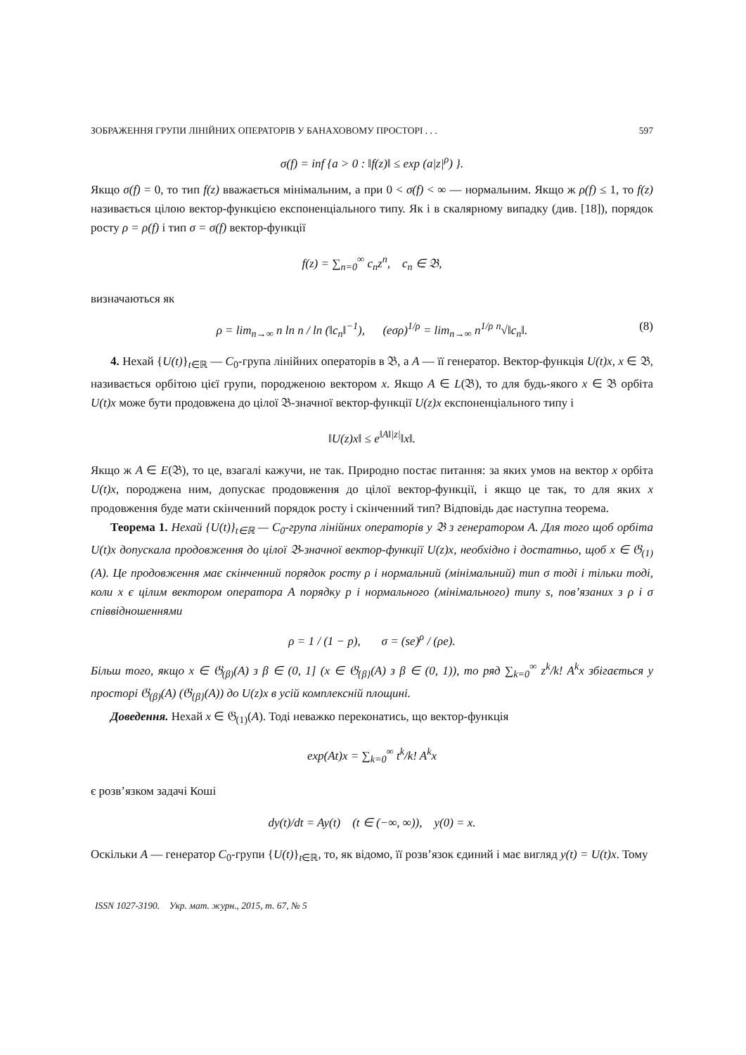ЗОБРАЖЕННЯ ГРУПИ ЛІНІЙНИХ ОПЕРАТОРІВ У БАНАХОВОМУ ПРОСТОРІ . . . 597
σ(f) = inf {a > 0 : ‖f(z)‖ ≤ exp (a|z|<sup>ρ</sup>) }.
Якщо σ(f) = 0, то тип f(z) вважається мінімальним, а при 0 < σ(f) < ∞ — нормальним. Якщо ж ρ(f) ≤ 1, то f(z) називається цілою вектор-функцією експоненціального типу. Як і в скалярному випадку (див. [18]), порядок росту ρ = ρ(f) і тип σ = σ(f) вектор-функції
f(z) = ∑<sub>n=0</sub><sup>∞</sup> c<sub>n</sub>z<sup>n</sup>, c<sub>n</sub> ∈ 𝔅,
визначаються як
ρ = lim<sub>n→∞</sub> n ln n / ln (‖c<sub>n</sub>‖<sup>−1</sup>), (eσρ)<sup>1/ρ</sup> = lim<sub>n→∞</sub> n<sup>1/ρ</sup> <sup>n</sup>√‖c<sub>n</sub>‖. (8)
4. Нехай {U(t)}<sub>t∈ℝ</sub> — C<sub>0</sub>-група лінійних операторів в 𝔅, а A — її генератор. Вектор-функція U(t)x, x ∈ 𝔅, називається орбітою цієї групи, породженою вектором x. Якщо A ∈ L(𝔅), то для будь-якого x ∈ 𝔅 орбіта U(t)x може бути продовжена до цілої 𝔅-значної вектор-функції U(z)x експоненціального типу і
‖U(z)x‖ ≤ e<sup>‖A‖|z|</sup>‖x‖.
Якщо ж A ∈ E(𝔅), то це, взагалі кажучи, не так. Природно постає питання: за яких умов на вектор x орбіта U(t)x, породжена ним, допускає продовження до цілої вектор-функції, і якщо це так, то для яких x продовження буде мати скінченний порядок росту і скінченний тип? Відповідь дає наступна теорема.
Теорема 1. Нехай {U(t)}<sub>t∈ℝ</sub> — C<sub>0</sub>-група лінійних операторів у 𝔅 з генератором A. Для того щоб орбіта U(t)x допускала продовження до цілої 𝔅-значної вектор-функції U(z)x, необхідно і достатньо, щоб x ∈ 𝔊<sub>(1)</sub>(A). Це продовження має скінченний порядок росту ρ і нормальний (мінімальний) тип σ тоді і тільки тоді, коли x є цілим вектором оператора A порядку p і нормального (мінімального) типу s, пов’язаних з ρ і σ співвідношеннями
ρ = 1 / (1 − p), σ = (se)<sup>ρ</sup> / (ρe).
Більш того, якщо x ∈ 𝔊<sub>(β)</sub>(A) з β ∈ (0, 1] (x ∈ 𝔊<sub>{β}</sub>(A) з β ∈ (0, 1)), то ряд ∑<sub>k=0</sub><sup>∞</sup> z<sup>k</sup>/k! A<sup>k</sup>x збігається у просторі 𝔊<sub>(β)</sub>(A) (𝔊<sub>{β}</sub>(A)) до U(z)x в усій комплексній площині.
Доведення. Нехай x ∈ 𝔊<sub>(1)</sub>(A). Тоді неважко переконатись, що вектор-функція
exp(At)x = ∑<sub>k=0</sub><sup>∞</sup> t<sup>k</sup>/k! A<sup>k</sup>x
є розв’язком задачі Коші
dy(t)/dt = Ay(t) (t ∈ (−∞, ∞)), y(0) = x.
Оскільки A — генератор C<sub>0</sub>-групи {U(t)}<sub>t∈ℝ</sub>, то, як відомо, її розв’язок єдиний і має вигляд y(t) = U(t)x. Тому
ISSN 1027-3190. Укр. мат. журн., 2015, т. 67, № 5